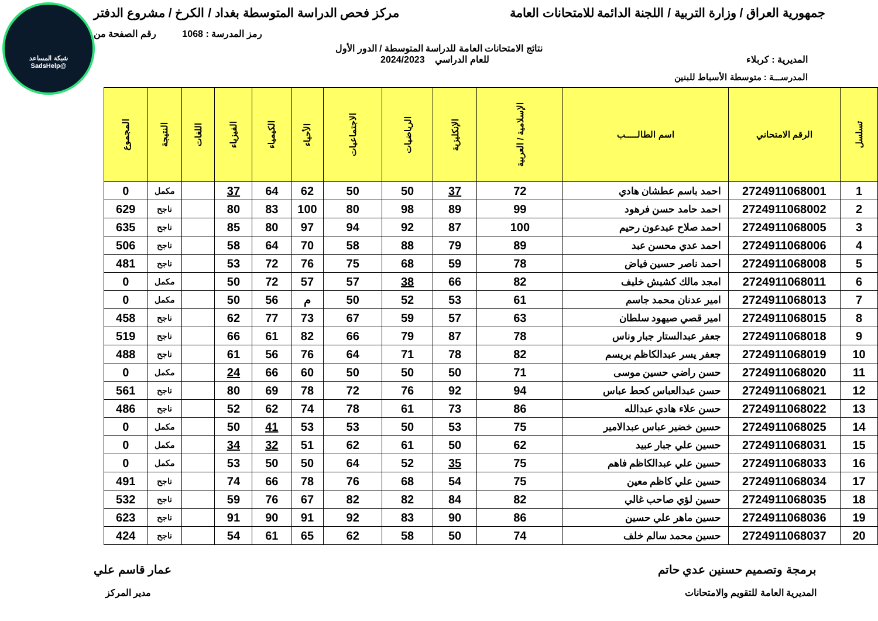شبكة المساعد
@SadsHelp
جمهورية العراق / وزارة التربية / اللجنة الدائمة للامتحانات العامة
مركز فحص الدراسة المتوسطة بغداد / الكرخ / مشروع الدفتر
رمز المدرسة : 1068 رقم الصفحة من
نتائج الامتحانات العامة للدراسة المتوسطة / الدور الأول
المديرية : كربلاء للعام الدراسي 2024/2023
المدرســـة : متوسطة الأسباط للبنين
| تسلسل | الرقم الامتحاني | اسم الطالـــــب | الإسلامية / العربية | الإنكليزية | الرياضيات | الاجتماعيات | الأحياء | الكيمياء | الفيزياء | اللغات | النتيجة | المجموع |
| --- | --- | --- | --- | --- | --- | --- | --- | --- | --- | --- | --- | --- |
| 1 | 2724911068001 | احمد باسم عطشان هادي | 72 | 37 | 50 | 50 | 62 | 64 | 37 | | مكمل | 0 |
| 2 | 2724911068002 | احمد حامد حسن فرهود | 99 | 89 | 98 | 80 | 100 | 83 | 80 | | ناجح | 629 |
| 3 | 2724911068005 | احمد صلاح عبدعون رحيم | 100 | 87 | 92 | 94 | 97 | 80 | 85 | | ناجح | 635 |
| 4 | 2724911068006 | احمد عدي محسن عبد | 89 | 79 | 88 | 58 | 70 | 64 | 58 | | ناجح | 506 |
| 5 | 2724911068008 | احمد ناصر حسين فياض | 78 | 59 | 68 | 75 | 76 | 72 | 53 | | ناجح | 481 |
| 6 | 2724911068011 | امجد مالك كشيش خليف | 82 | 66 | 38 | 57 | 57 | 72 | 50 | | مكمل | 0 |
| 7 | 2724911068013 | امير عدنان محمد جاسم | 61 | 53 | 52 | 50 | م | 56 | 50 | | مكمل | 0 |
| 8 | 2724911068015 | امير قصي صيهود سلطان | 63 | 57 | 59 | 67 | 73 | 77 | 62 | | ناجح | 458 |
| 9 | 2724911068018 | جعفر عبدالستار جبار وناس | 78 | 87 | 79 | 66 | 82 | 61 | 66 | | ناجح | 519 |
| 10 | 2724911068019 | جعفر يسر عبدالكاظم بريسم | 82 | 78 | 71 | 64 | 76 | 56 | 61 | | ناجح | 488 |
| 11 | 2724911068020 | حسن راضي حسين موسى | 71 | 50 | 50 | 50 | 60 | 66 | 24 | | مكمل | 0 |
| 12 | 2724911068021 | حسن عبدالعباس كحط عباس | 94 | 92 | 76 | 72 | 78 | 69 | 80 | | ناجح | 561 |
| 13 | 2724911068022 | حسن علاء هادي عبدالله | 86 | 73 | 61 | 78 | 74 | 62 | 52 | | ناجح | 486 |
| 14 | 2724911068025 | حسين خضير عباس عبدالامير | 75 | 53 | 50 | 53 | 53 | 41 | 50 | | مكمل | 0 |
| 15 | 2724911068031 | حسين علي جبار عبيد | 62 | 50 | 61 | 62 | 51 | 32 | 34 | | مكمل | 0 |
| 16 | 2724911068033 | حسين علي عبدالكاظم فاهم | 75 | 35 | 52 | 64 | 50 | 50 | 53 | | مكمل | 0 |
| 17 | 2724911068034 | حسين علي كاظم معين | 75 | 54 | 68 | 76 | 78 | 66 | 74 | | ناجح | 491 |
| 18 | 2724911068035 | حسين لؤي صاحب غالي | 82 | 84 | 82 | 82 | 67 | 76 | 59 | | ناجح | 532 |
| 19 | 2724911068036 | حسين ماهر علي حسين | 86 | 90 | 83 | 92 | 91 | 90 | 91 | | ناجح | 623 |
| 20 | 2724911068037 | حسين محمد سالم خلف | 74 | 50 | 58 | 62 | 65 | 61 | 54 | | ناجح | 424 |
برمجة وتصميم حسنين عدي حاتم عمار قاسم علي
المديرية العامة للتقويم والامتحانات
مدير المركز